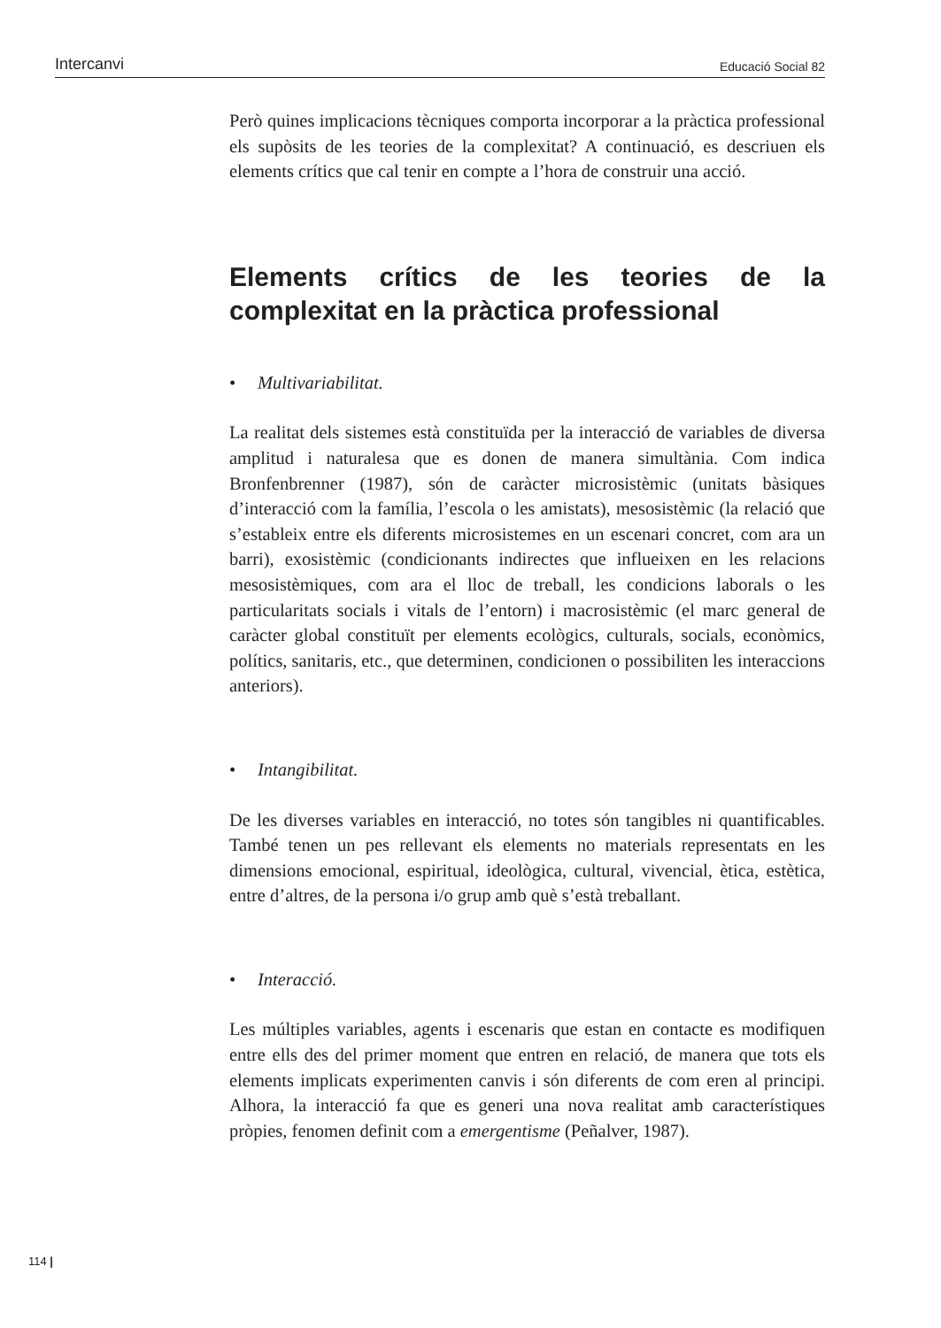Intercanvi Educació Social 82
Però quines implicacions tècniques comporta incorporar a la pràctica professional els supòsits de les teories de la complexitat? A continuació, es descriuen els elements crítics que cal tenir en compte a l’hora de construir una acció.
Elements crítics de les teories de la complexitat en la pràctica professional
• Multivariabilitat.
La realitat dels sistemes està constituïda per la interacció de variables de diversa amplitud i naturalesa que es donen de manera simultània. Com indica Bronfenbrenner (1987), són de caràcter microsistèmic (unitats bàsiques d’interacció com la família, l’escola o les amistats), mesosistèmic (la relació que s’estableix entre els diferents microsistemes en un escenari concret, com ara un barri), exosistèmic (condicionants indirectes que influeixen en les relacions mesosistèmiques, com ara el lloc de treball, les condicions laborals o les particularitats socials i vitals de l’entorn) i macrosistèmic (el marc general de caràcter global constituït per elements ecològics, culturals, socials, econòmics, polítics, sanitaris, etc., que determinen, condicionen o possibiliten les interaccions anteriors).
• Intangibilitat.
De les diverses variables en interacció, no totes són tangibles ni quantificables. També tenen un pes rellevant els elements no materials representats en les dimensions emocional, espiritual, ideològica, cultural, vivencial, ètica, estètica, entre d’altres, de la persona i/o grup amb què s’està treballant.
• Interacció.
Les múltiples variables, agents i escenaris que estan en contacte es modifiquen entre ells des del primer moment que entren en relació, de manera que tots els elements implicats experimenten canvis i són diferents de com eren al principi. Alhora, la interacció fa que es generi una nova realitat amb característiques pròpies, fenomen definit com a emergentisme (Peñalver, 1987).
114 |